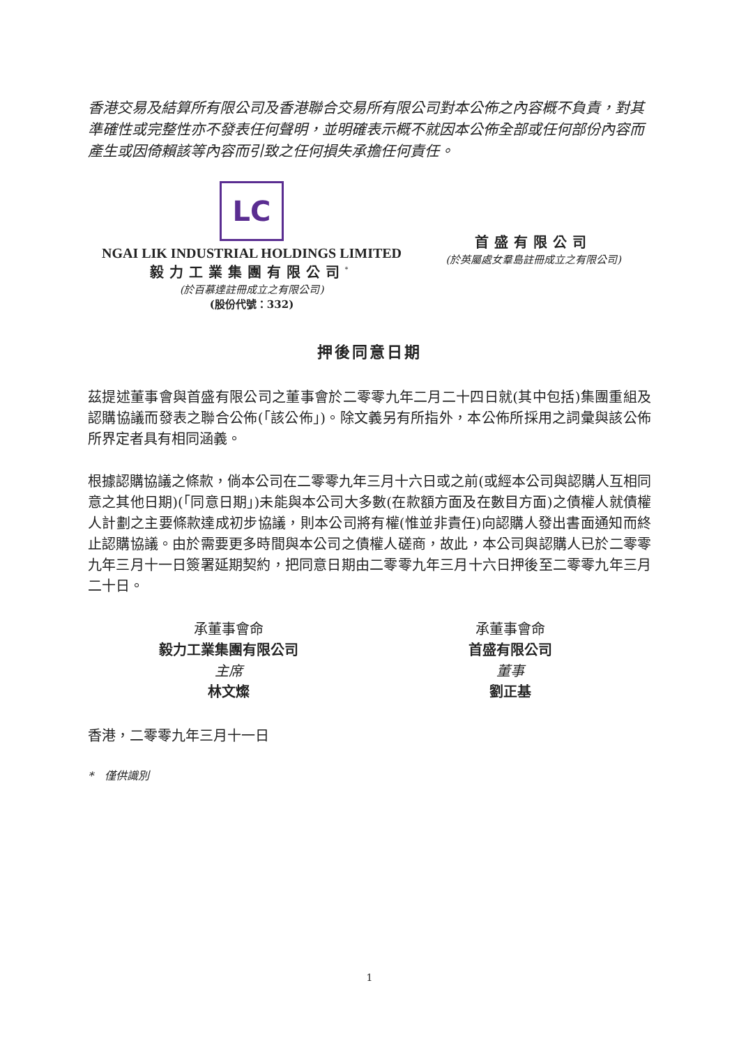香港交易及結算所有限公司及香港聯合交易所有限公司對本公佈之內容概不負責，對其準確性或完整性亦不發表任何聲明，並明確表示概不就因本公佈全部或任何部份內容而產生或因倚賴該等內容而引致之任何損失承擔任何責任。
LC
NGAI LIK INDUSTRIAL HOLDINGS LIMITED
毅力工業集團有限公司<sup>*</sup>
(於百慕達註冊成立之有限公司)
(股份代號：332)
首盛有限公司
(於英屬處女羣島註冊成立之有限公司)
押後同意日期
茲提述董事會與首盛有限公司之董事會於二零零九年二月二十四日就(其中包括)集團重組及認購協議而發表之聯合公佈(「該公佈」)。除文義另有所指外，本公佈所採用之詞彙與該公佈所界定者具有相同涵義。
根據認購協議之條款，倘本公司在二零零九年三月十六日或之前(或經本公司與認購人互相同意之其他日期)(「同意日期」)未能與本公司大多數(在款額方面及在數目方面)之債權人就債權人計劃之主要條款達成初步協議，則本公司將有權(惟並非責任)向認購人發出書面通知而終止認購協議。由於需要更多時間與本公司之債權人磋商，故此，本公司與認購人已於二零零九年三月十一日簽署延期契約，把同意日期由二零零九年三月十六日押後至二零零九年三月二十日。
承董事會命
毅力工業集團有限公司
主席
林文燦
承董事會命
首盛有限公司
董事
劉正基
香港，二零零九年三月十一日
*　僅供識別
1